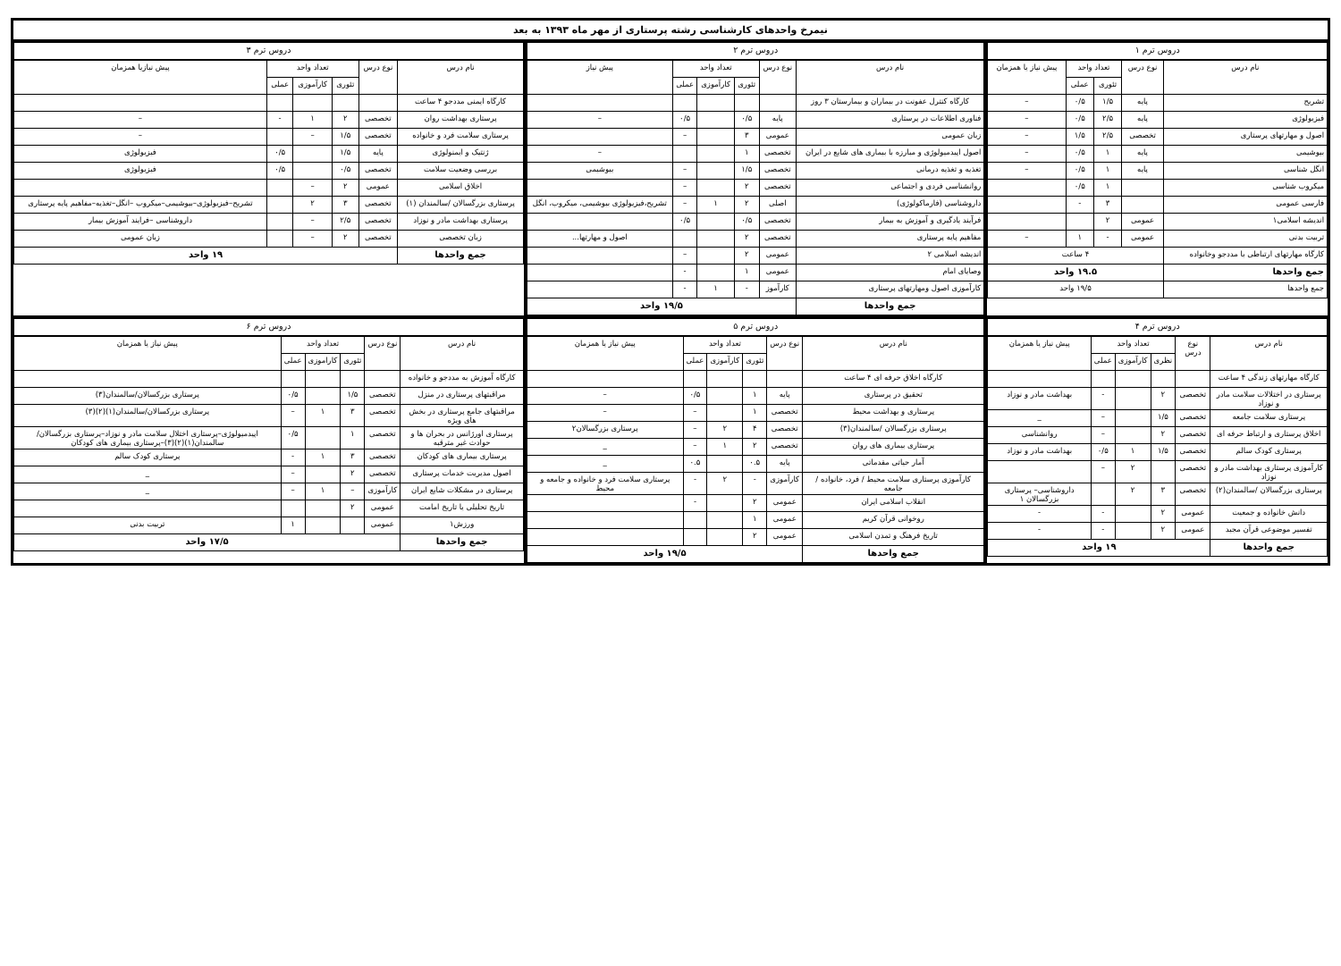نیمرخ واحدهای کارشناسی رشته پرستاری از مهر ماه ۱۳۹۳ به بعد
| دروس ترم ۱ | | | | |
| --- | --- | --- | --- | --- |
| نام درس | نوع درس | تعداد واحد | | پیش نیاز یا همزمان |
| | | تئوری | عملی | |
| تشریح | پایه | ۱/۵ | ۰/۵ | – |
| فیزیولوژی | پایه | ۲/۵ | ۰/۵ | – |
| اصول و مهارتهای پرستاری | تخصصی | ۲/۵ | ۱/۵ | – |
| بیوشیمی | پایه | ۱ | ۰/۵ | – |
| انگل شناسی | پایه | ۱ | ۰/۵ | – |
| میکروب شناسی | | ۱ | ۰/۵ | |
| فارسی عمومی | | ۳ | - | |
| اندیشه اسلامی۱ | عمومی | ۲ | | |
| تربیت بدنی | عمومی | - | ۱ | – |
| کارگاه مهارتهای ارتباطی با مددجو وخانواده | ۴ ساعت | | | |
| جمع واحدها | ۱۹.۵ واحد | | | |
| جمع واحدها | ۱۹/۵ واحد | | | |
| دروس ترم ۲ | | | | | |
| --- | --- | --- | --- | --- | --- |
| نام درس | نوع درس | تعداد واحد | | | پیش نیاز |
| | | تئوری | کارآموزی | عملی | |
| کارگاه کنترل عفونت در بیماران و بیمارستان ۳ روز | | | | | |
| فناوری اطلاعات در پرستاری | پایه | ۰/۵ | | ۰/۵ | – |
| زبان عمومی | عمومی | ۳ | | – | |
| اصول اپیدمیولوژی و مبارزه با بیماری های شایع در ایران | تخصصی | ۱ | | | – |
| تغذیه و تغذیه درمانی | تخصصی | ۱/۵ | | – | بیوشیمی |
| روانشناسی فردی و اجتماعی | تخصصی | ۲ | | – | |
| داروشناسی (فارماکولوژی) | اصلی | ۲ | ۱ | – | تشریح،فیزیولوژی بیوشیمی، میکروب، انگل |
| فرآیند یادگیری و آموزش به بیمار | تخصصی | ۰/۵ | | ۰/۵ | |
| مفاهیم پایه پرستاری | تخصصی | ۲ | | | اصول و مهارتها... |
| اندیشه اسلامی ۲ | عمومی | ۲ | | – | |
| وصایای امام | عمومی | ۱ | | - | |
| کارآموزی اصول ومهارتهای پرستاری | کارآموز | - | ۱ | - | |
| جمع واحدها | ۱۹/۵ واحد | | | | |
| دروس ترم ۳ | | | | | |
| --- | --- | --- | --- | --- | --- |
| نام درس | نوع درس | تعداد واحد | | | پیش نیازیا همزمان |
| | | تئوری | کارآموزی | عملی | |
| کارگاه ایمنی مددجو ۴ ساعت | | | | | |
| پرستاری بهداشت روان | تخصصی | ۲ | ۱ | - | – |
| پرستاری سلامت فرد و خانواده | تخصصی | ۱/۵ | – | | – |
| ژنتیک و ایمنولوژی | پایه | ۱/۵ | | ۰/۵ | فیزیولوژی |
| بررسی وضعیت سلامت | تخصصی | ۰/۵ | | ۰/۵ | فیزیولوژی |
| اخلاق اسلامی | عمومی | ۲ | – | | |
| پرستاری بزرگسالان /سالمندان (۱) | تخصصی | ۳ | ۲ | | تشریح–فیزیولوژی–بیوشیمی–میکروب –انگل–تغذیه–مفاهیم پایه پرستاری |
| پرستاری بهداشت مادر و نوزاد | تخصصی | ۲/۵ | – | | داروشناسی –فرایند آموزش بیمار |
| زبان تخصصی | تخصصی | ۲ | – | | زبان عمومی |
| جمع واحدها | ۱۹ واحد | | | | |
| دروس ترم ۴ | | | | | |
| --- | --- | --- | --- | --- | --- |
| نام درس | نوع درس | تعداد واحد | | | پیش نیاز یا همزمان |
| | | نظری | کارآموزی | عملی | |
| کارگاه مهارتهای زندگی ۴ ساعت | | | | | |
| پرستاری در اختلالات سلامت مادر و نوزاد | تخصصی | ۲ | | - | بهداشت مادر و نوزاد |
| پرستاری سلامت جامعه | تخصصی | ۱/۵ | | – | _ |
| اخلاق پرستاری و ارتباط حرفه ای | تخصصی | ۲ | | – | روانشناسی |
| پرستاری کودک سالم | تخصصی | ۱/۵ | ۱ | ۰/۵ | بهداشت مادر و نوزاد |
| کارآموزی پرستاری بهداشت مادر و نوزاد | تخصصی | | ۲ | – | |
| پرستاری بزرگسالان /سالمندان(۲) | تخصصی | ۳ | ۲ | | داروشناسی– پرستاری بزرگسالان ۱ |
| دانش خانواده و جمعیت | عمومی | ۲ | | - | - |
| تفسیر موضوعی قرآن مجید | عمومی | ۲ | | - | - |
| جمع واحدها | ۱۹ واحد | | | | |
| دروس ترم ۵ | | | | | |
| --- | --- | --- | --- | --- | --- |
| نام درس | نوع درس | تعداد واحد | | | پیش نیاز یا همزمان |
| | | تئوری | کارآموزی | عملی | |
| کارگاه اخلاق حرفه ای ۴ ساعت | | | | | |
| تحقیق در پرستاری | پایه | ۱ | | ۰/۵ | – |
| پرستاری و بهداشت محیط | تخصصی | ۱ | | – | – |
| پرستاری بزرگسالان /سالمندان(۳) | تخصصی | ۴ | ۲ | – | پرستاری بزرگسالان۲ |
| پرستاری بیماری های روان | تخصصی | ۲ | ۱ | – | _ |
| آمار حیاتی مقدماتی | پایه | ۰.۵ | | ۰.۵ | _ |
| کارآموزی پرستاری سلامت محیط / فرد، خانواده / جامعه | کارآموزی | - | ۲ | - | پرستاری سلامت فرد و خانواده و جامعه و محیط |
| انقلاب اسلامی ایران | عمومی | ۲ | | - | |
| روخوانی قرآن کریم | عمومی | ۱ | | | |
| تاریخ فرهنگ و تمدن اسلامی | عمومی | ۲ | | | |
| جمع واحدها | ۱۹/۵ واحد | | | | |
| دروس ترم ۶ | | | | | |
| --- | --- | --- | --- | --- | --- |
| نام درس | نوع درس | تعداد واحد | | | پیش نیاز یا همزمان |
| | | تئوری | کاراموزی | عملی | |
| کارگاه آموزش به مددجو و خانواده | | | | | |
| مراقبتهای پرستاری در منزل | تخصصی | ۱/۵ | | ۰/۵ | پرستاری بزرکسالان/سالمندان(۳) |
| مراقبتهای جامع پرستاری در بخش های ویژه | تخصصی | ۳ | ۱ | – | پرستاری بزرکسالان/سالمندان(۱)(۲)(۳) |
| پرستاری اورژانس در بحران ها و حوادث غیر مترقبه | تخصصی | ۱ | | ۰/۵ | اپیدمیولوژی–پرستاری اختلال سلامت مادر و نوزاد–پرستاری بزرگسالان/سالمندان(۱)(۲)(۳)–پرستاری بیماری های کودکان |
| پرستاری بیماری های کودکان | تخصصی | ۳ | ۱ | - | پرستاری کودک سالم |
| اصول مدیریت خدمات پرستاری | تخصصی | ۲ | | – | _ |
| پرستاری در مشکلات شایع ایران | کارآموزی | – | ۱ | – | _ |
| تاریخ تحلیلی یا تاریخ امامت | عمومی | ۲ | | | |
| ورزش۱ | عمومی | | | ۱ | تربیت بدنی |
| جمع واحدها | ۱۷/۵ واحد | | | | |